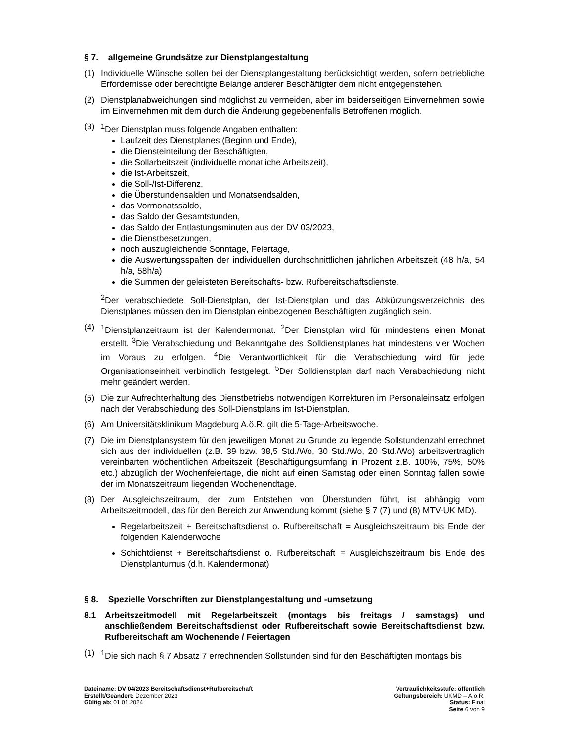§ 7. allgemeine Grundsätze zur Dienstplangestaltung
(1) Individuelle Wünsche sollen bei der Dienstplangestaltung berücksichtigt werden, sofern betriebliche Erfordernisse oder berechtigte Belange anderer Beschäftigter dem nicht entgegenstehen.
(2) Dienstplanabweichungen sind möglichst zu vermeiden, aber im beiderseitigen Einvernehmen sowie im Einvernehmen mit dem durch die Änderung gegebenenfalls Betroffenen möglich.
(3) <sup>1</sup> Der Dienstplan muss folgende Angaben enthalten:
Laufzeit des Dienstplanes (Beginn und Ende),
die Diensteinteilung der Beschäftigten,
die Sollarbeitszeit (individuelle monatliche Arbeitszeit),
die Ist-Arbeitszeit,
die Soll-/Ist-Differenz,
die Überstundensalden und Monatsendsalden,
das Vormonatssaldo,
das Saldo der Gesamtstunden,
das Saldo der Entlastungsminuten aus der DV 03/2023,
die Dienstbesetzungen,
noch auszugleichende Sonntage, Feiertage,
die Auswertungsspalten der individuellen durchschnittlichen jährlichen Arbeitszeit (48 h/a, 54 h/a, 58h/a)
die Summen der geleisteten Bereitschafts- bzw. Rufbereitschaftsdienste.
<sup>2</sup> Der verabschiedete Soll-Dienstplan, der Ist-Dienstplan und das Abkürzungsverzeichnis des Dienstplanes müssen den im Dienstplan einbezogenen Beschäftigten zugänglich sein.
(4) <sup>1</sup> Dienstplanzeitraum ist der Kalendermonat. <sup>2</sup>Der Dienstplan wird für mindestens einen Monat erstellt. <sup>3</sup>Die Verabschiedung und Bekanntgabe des Solldienstplanes hat mindestens vier Wochen im Voraus zu erfolgen. <sup>4</sup>Die Verantwortlichkeit für die Verabschiedung wird für jede Organisationseinheit verbindlich festgelegt. <sup>5</sup>Der Solldienstplan darf nach Verabschiedung nicht mehr geändert werden.
(5) Die zur Aufrechterhaltung des Dienstbetriebs notwendigen Korrekturen im Personaleinsatz erfolgen nach der Verabschiedung des Soll-Dienstplans im Ist-Dienstplan.
(6) Am Universitätsklinikum Magdeburg A.ö.R. gilt die 5-Tage-Arbeitswoche.
(7) Die im Dienstplansystem für den jeweiligen Monat zu Grunde zu legende Sollstundenzahl errechnet sich aus der individuellen (z.B. 39 bzw. 38,5 Std./Wo, 30 Std./Wo, 20 Std./Wo) arbeitsvertraglich vereinbarten wöchentlichen Arbeitszeit (Beschäftigungsumfang in Prozent z.B. 100%, 75%, 50% etc.) abzüglich der Wochenfeiertage, die nicht auf einen Samstag oder einen Sonntag fallen sowie der im Monatszeitraum liegenden Wochenendtage.
(8) Der Ausgleichszeitraum, der zum Entstehen von Überstunden führt, ist abhängig vom Arbeitszeitmodell, das für den Bereich zur Anwendung kommt (siehe § 7 (7) und (8) MTV-UK MD).
Regelarbeitszeit + Bereitschaftsdienst o. Rufbereitschaft = Ausgleichszeitraum bis Ende der folgenden Kalenderwoche
Schichtdienst + Bereitschaftsdienst o. Rufbereitschaft = Ausgleichszeitraum bis Ende des Dienstplanturnus (d.h. Kalendermonat)
§ 8. Spezielle Vorschriften zur Dienstplangestaltung und -umsetzung
8.1 Arbeitszeitmodell mit Regelarbeitszeit (montags bis freitags / samstags) und anschließendem Bereitschaftsdienst oder Rufbereitschaft sowie Bereitschaftsdienst bzw. Rufbereitschaft am Wochenende / Feiertagen
(1) <sup>1</sup> Die sich nach § 7 Absatz 7 errechnenden Sollstunden sind für den Beschäftigten montags bis
Dateiname: DV 04/2023 Bereitschaftsdienst+Rufbereitschaft
Erstellt/Geändert: Dezember 2023
Gültig ab: 01.01.2024
Vertraulichkeitsstufe: öffentlich
Geltungsbereich: UKMD – A.ö.R.
Status: Final
Seite 6 von 9